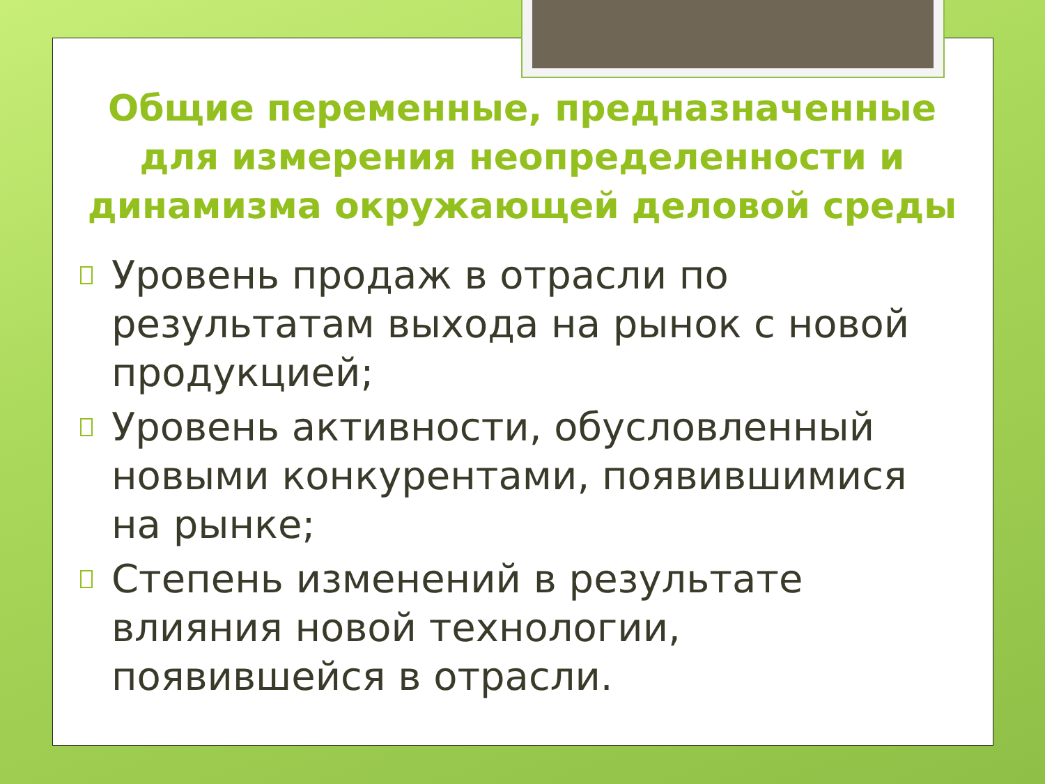Общие переменные, предназначенные для измерения неопределенности и динамизма окружающей деловой среды
Уровень продаж в отрасли по результатам выхода на рынок с новой продукцией;
Уровень активности, обусловленный новыми конкурентами, появившимися на рынке;
Степень изменений в результате влияния новой технологии, появившейся в отрасли.